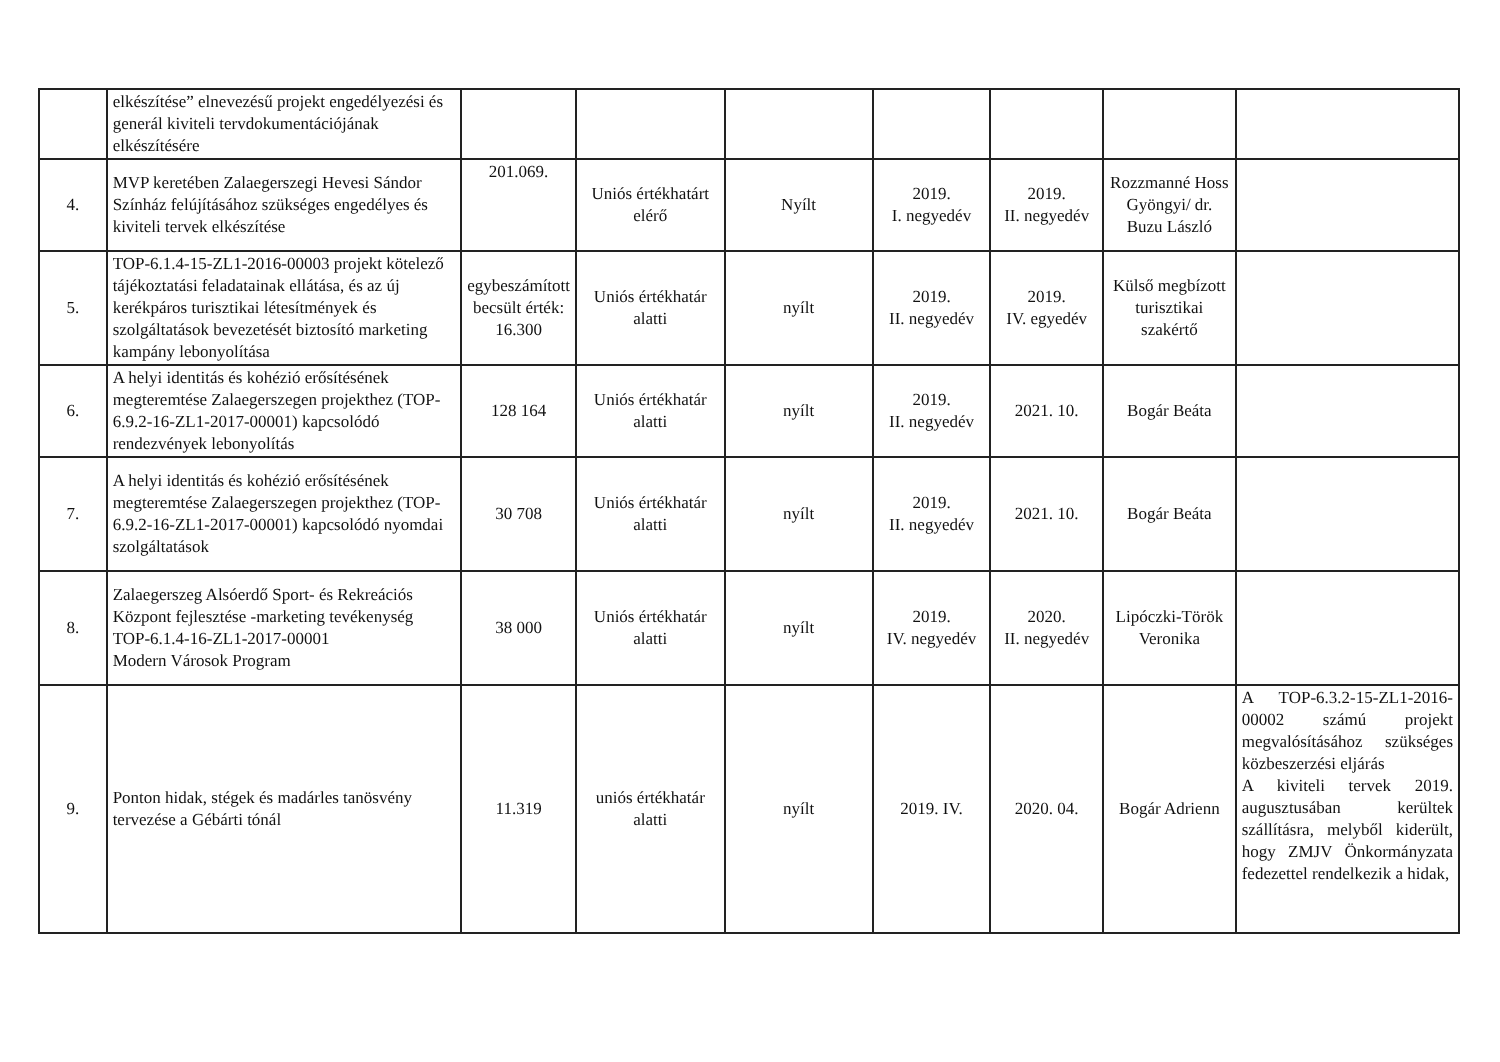| | elkészítése” elnevezésű projekt engedélyezési és generál kiviteli tervdokumentációjának elkészítésére | | | | | | | |
| 4. | MVP keretében Zalaegerszegi Hevesi Sándor Színház felújításához szükséges engedélyes és kiviteli tervek elkészítése | 201.069. | Uniós értékhatárt elérő | Nyílt | 2019. I. negyedév | 2019. II. negyedév | Rozzmanné Hoss Gyöngyi/ dr. Buzu László | |
| 5. | TOP-6.1.4-15-ZL1-2016-00003 projekt kötelező tájékoztatási feladatainak ellátása, és az új kerékpáros turisztikai létesítmények és szolgáltatások bevezetését biztosító marketing kampány lebonyolítása | egybeszámított becsült érték: 16.300 | Uniós értékhatár alatti | nyílt | 2019. II. negyedév | 2019. IV. egyedév | Külső megbízott turisztikai szakértő | |
| 6. | A helyi identitás és kohézió erősítésének megteremtése Zalaegerszegen projekthez (TOP-6.9.2-16-ZL1-2017-00001) kapcsolódó rendezvények lebonyolítás | 128 164 | Uniós értékhatár alatti | nyílt | 2019. II. negyedév | 2021. 10. | Bogár Beáta | |
| 7. | A helyi identitás és kohézió erősítésének megteremtése Zalaegerszegen projekthez (TOP-6.9.2-16-ZL1-2017-00001) kapcsolódó nyomdai szolgáltatások | 30 708 | Uniós értékhatár alatti | nyílt | 2019. II. negyedév | 2021. 10. | Bogár Beáta | |
| 8. | Zalaegerszeg Alsóerdő Sport- és Rekreációs Központ fejlesztése -marketing tevékenység TOP-6.1.4-16-ZL1-2017-00001 Modern Városok Program | 38 000 | Uniós értékhatár alatti | nyílt | 2019. IV. negyedév | 2020. II. negyedév | Lipóczki-Török Veronika | |
| 9. | Ponton hidak, stégek és madárles tanösvény tervezése a Gébárti tónál | 11.319 | uniós értékhatár alatti | nyílt | 2019. IV. | 2020. 04. | Bogár Adrienn | A TOP-6.3.2-15-ZL1-2016-00002 számú projekt megvalósításához szükséges közbeszerzési eljárás A kiviteli tervek 2019. augusztusában kerültek szállításra, melyből kiderült, hogy ZMJV Önkormányzata fedezettel rendelkezik a hidak, |